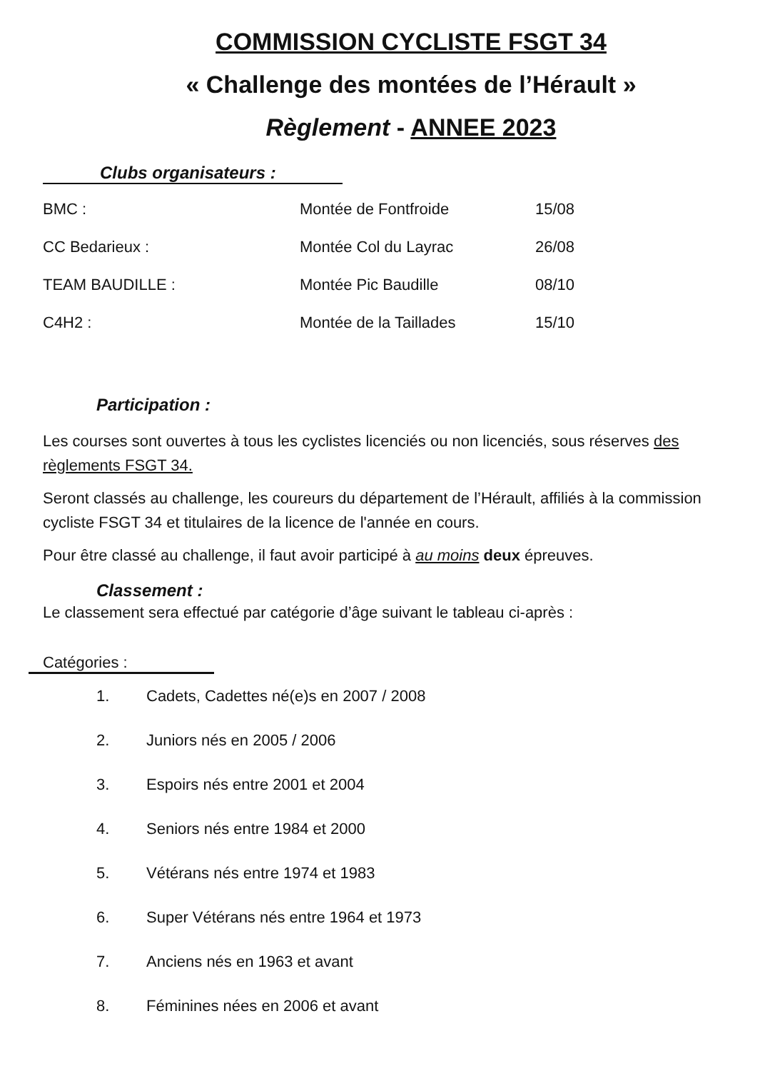COMMISSION CYCLISTE FSGT 34
« Challenge des montées de l’Hérault »
Règlement - ANNEE 2023
Clubs organisateurs :
BMC : Montée de Fontfroide 15/08
CC Bedarieux : Montée Col du Layrac 26/08
TEAM BAUDILLE : Montée Pic Baudille 08/10
C4H2 : Montée de la Taillades 15/10
Participation :
Les courses sont ouvertes à tous les cyclistes licenciés ou non licenciés, sous réserves des règlements FSGT 34.
Seront classés au challenge, les coureurs du département de l’Hérault, affiliés à la commission cycliste FSGT 34 et titulaires de la licence de l'année en cours.
Pour être classé au challenge, il faut avoir participé à au moins deux épreuves.
Classement :
Le classement sera effectué par catégorie d’âge suivant le tableau ci-après :
Catégories :
1. Cadets, Cadettes né(e)s en 2007 / 2008
2. Juniors nés en 2005 / 2006
3. Espoirs nés entre 2001 et 2004
4. Seniors nés entre 1984 et 2000
5. Vétérans nés entre 1974 et 1983
6. Super Vétérans nés entre 1964 et 1973
7. Anciens nés en 1963 et avant
8. Féminines nées en 2006 et avant